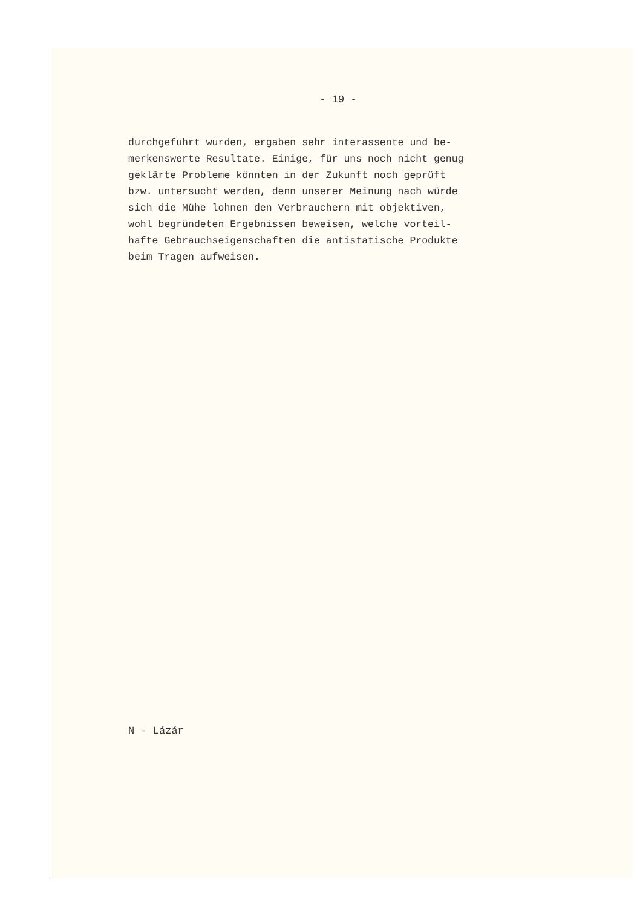- 19 -
durchgeführt wurden, ergaben sehr interassente und be-
merkenswerte Resultate. Einige, für uns noch nicht genug
geklärte Probleme könnten in der Zukunft noch geprüft
bzw. untersucht werden, denn unserer Meinung nach würde
sich die Mühe lohnen den Verbrauchern mit objektiven,
wohl begründeten Ergebnissen beweisen, welche vorteil-
hafte Gebrauchseigenschaften die antistatische Produkte
beim Tragen aufweisen.
N - Lázár